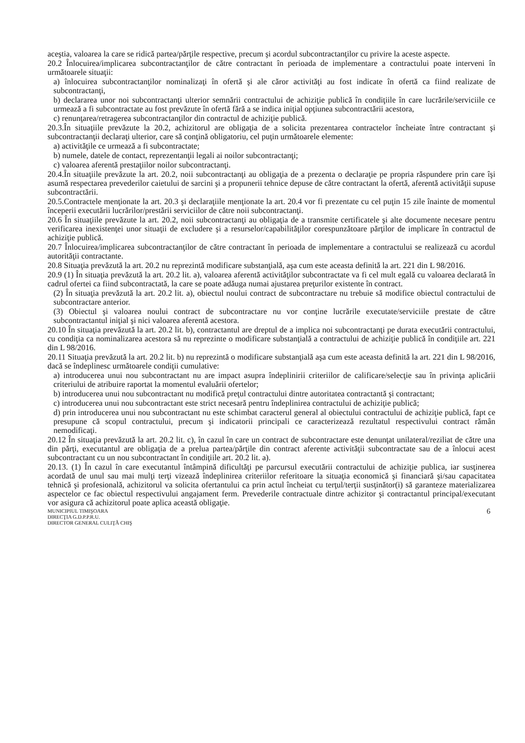aceştia, valoarea la care se ridică partea/părţile respective, precum şi acordul subcontractanţilor cu privire la aceste aspecte.
20.2 Înlocuirea/implicarea subcontractanţilor de către contractant în perioada de implementare a contractului poate interveni în următoarele situaţii:
a) înlocuirea subcontractanţilor nominalizaţi în ofertă şi ale căror activităţi au fost indicate în ofertă ca fiind realizate de subcontractanţi,
b) declararea unor noi subcontractanţi ulterior semnării contractului de achiziţie publică în condiţiile în care lucrările/serviciile ce urmează a fi subcontractate au fost prevăzute în ofertă fără a se indica iniţial opţiunea subcontractării acestora,
c) renunţarea/retragerea subcontractanţilor din contractul de achiziţie publică.
20.3.În situaţiile prevăzute la 20.2, achizitorul are obligaţia de a solicita prezentarea contractelor încheiate între contractant şi subcontractanţii declaraţi ulterior, care să conţină obligatoriu, cel puţin următoarele elemente:
a) activităţile ce urmează a fi subcontractate;
b) numele, datele de contact, reprezentanţii legali ai noilor subcontractanţi;
c) valoarea aferentă prestaţiilor noilor subcontractanţi.
20.4.În situaţiile prevăzute la art. 20.2, noii subcontractanţi au obligaţia de a prezenta o declaraţie pe propria răspundere prin care îşi asumă respectarea prevederilor caietului de sarcini şi a propunerii tehnice depuse de către contractant la ofertă, aferentă activităţii supuse subcontractării.
20.5.Contractele menţionate la art. 20.3 şi declaraţiile menţionate la art. 20.4 vor fi prezentate cu cel puţin 15 zile înainte de momentul începerii executării lucrărilor/prestării serviciilor de către noii subcontractanţi.
20.6 În situaţiile prevăzute la art. 20.2, noii subcontractanţi au obligaţia de a transmite certificatele şi alte documente necesare pentru verificarea inexistenţei unor situaţii de excludere şi a resurselor/capabilităţilor corespunzătoare părţilor de implicare în contractul de achiziţie publică.
20.7 Înlocuirea/implicarea subcontractanţilor de către contractant în perioada de implementare a contractului se realizează cu acordul autorităţii contractante.
20.8 Situaţia prevăzută la art. 20.2 nu reprezintă modificare substanţială, aşa cum este aceasta definită la art. 221 din L 98/2016.
20.9 (1) În situaţia prevăzută la art. 20.2 lit. a), valoarea aferentă activităţilor subcontractate va fi cel mult egală cu valoarea declarată în cadrul ofertei ca fiind subcontractată, la care se poate adăuga numai ajustarea preţurilor existente în contract.
(2) În situaţia prevăzută la art. 20.2 lit. a), obiectul noului contract de subcontractare nu trebuie să modifice obiectul contractului de subcontractare anterior.
(3) Obiectul şi valoarea noului contract de subcontractare nu vor conţine lucrările executate/serviciile prestate de către subcontractantul iniţial şi nici valoarea aferentă acestora.
20.10 În situaţia prevăzută la art. 20.2 lit. b), contractantul are dreptul de a implica noi subcontractanţi pe durata executării contractului, cu condiţia ca nominalizarea acestora să nu reprezinte o modificare substanţială a contractului de achiziţie publică în condiţiile art. 221 din L 98/2016.
20.11 Situaţia prevăzută la art. 20.2 lit. b) nu reprezintă o modificare substanţială aşa cum este aceasta definită la art. 221 din L 98/2016, dacă se îndeplinesc următoarele condiţii cumulative:
a) introducerea unui nou subcontractant nu are impact asupra îndeplinirii criteriilor de calificare/selecţie sau în privinţa aplicării criteriului de atribuire raportat la momentul evaluării ofertelor;
b) introducerea unui nou subcontractant nu modifică preţul contractului dintre autoritatea contractantă şi contractant;
c) introducerea unui nou subcontractant este strict necesară pentru îndeplinirea contractului de achiziţie publică;
d) prin introducerea unui nou subcontractant nu este schimbat caracterul general al obiectului contractului de achiziţie publică, fapt ce presupune că scopul contractului, precum şi indicatorii principali ce caracterizează rezultatul respectivului contract rămân nemodificaţi.
20.12 În situaţia prevăzută la art. 20.2 lit. c), în cazul în care un contract de subcontractare este denunţat unilateral/reziliat de către una din părţi, executantul are obligaţia de a prelua partea/părţile din contract aferente activităţii subcontractate sau de a înlocui acest subcontractant cu un nou subcontractant în condiţiile art. 20.2 lit. a).
20.13. (1) În cazul în care executantul întâmpină dificultăţi pe parcursul executării contractului de achiziţie publica, iar susţinerea acordată de unul sau mai mulţi terţi vizează îndeplinirea criteriilor referitoare la situaţia economică şi financiară şi/sau capacitatea tehnică şi profesională, achizitorul va solicita ofertantului ca prin actul încheiat cu terţul/terţii susţinător(i) să garanteze materializarea aspectelor ce fac obiectul respectivului angajament ferm. Prevederile contractuale dintre achizitor şi contractantul principal/executant vor asigura că achizitorul poate aplica această obligaţie.
MUNICIPIUL TIMIŞOARA
DIRECŢIA G.D.P.P.R.U.
DIRECTOR GENERAL CULIŢĂ CHIŞ
6